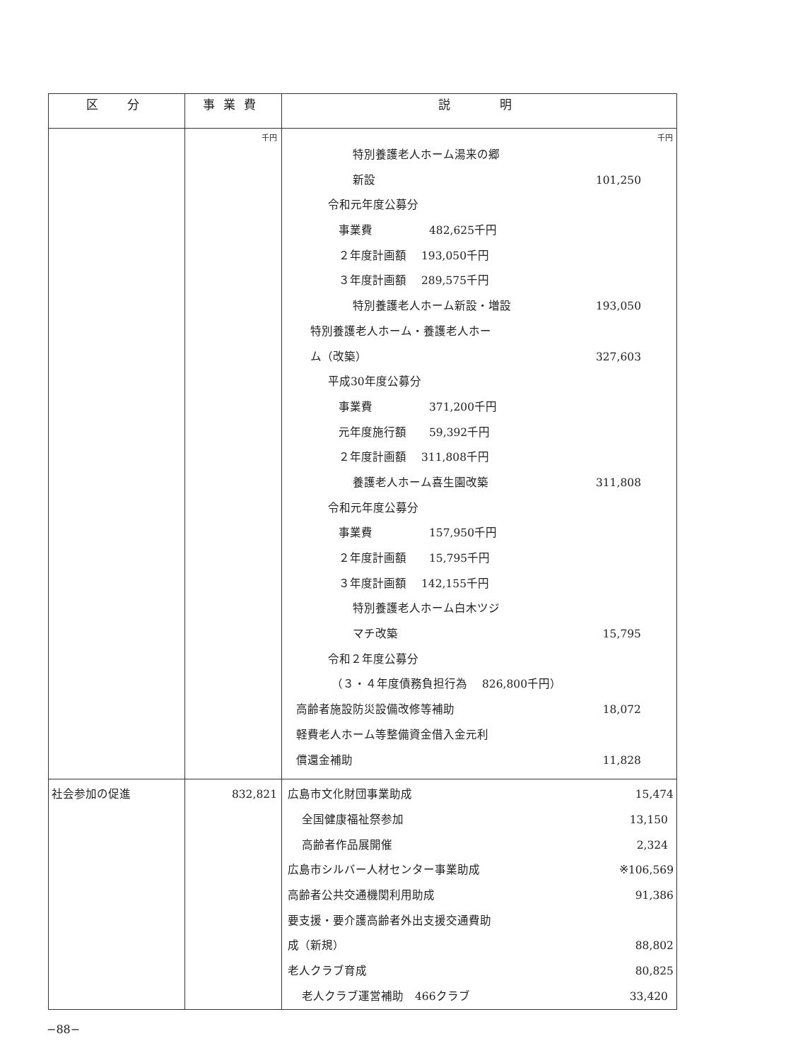| 区 分 | 事業費 | 説 明 |
| --- | --- | --- |
| | 千円 | 千円 特別養護老人ホーム湯来の郷 新設 101,250 令和元年度公募分 事業費 482,625千円 ２年度計画額 193,050千円 ３年度計画額 289,575千円 特別養護老人ホーム新設・増設 193,050 特別養護老人ホーム・養護老人ホー ム（改築） 327,603 平成30年度公募分 事業費 371,200千円 元年度施行額 59,392千円 ２年度計画額 311,808千円 養護老人ホーム喜生園改築 311,808 令和元年度公募分 事業費 157,950千円 ２年度計画額 15,795千円 ３年度計画額 142,155千円 特別養護老人ホーム白木ツジ マチ改築 15,795 令和２年度公募分 （３・４年度債務負担行為 826,800千円） 高齢者施設防災設備改修等補助 18,072 軽費老人ホーム等整備資金借入金元利 償還金補助 11,828 |
| 社会参加の促進 | 832,821 | 広島市文化財団事業助成 15,474 全国健康福祉祭参加 13,150 高齢者作品展開催 2,324 広島市シルバー人材センター事業助成 ※106,569 高齢者公共交通機関利用助成 91,386 要支援・要介護高齢者外出支援交通費助 成（新規） 88,802 老人クラブ育成 80,825 老人クラブ運営補助 466クラブ 33,420 |
−88−